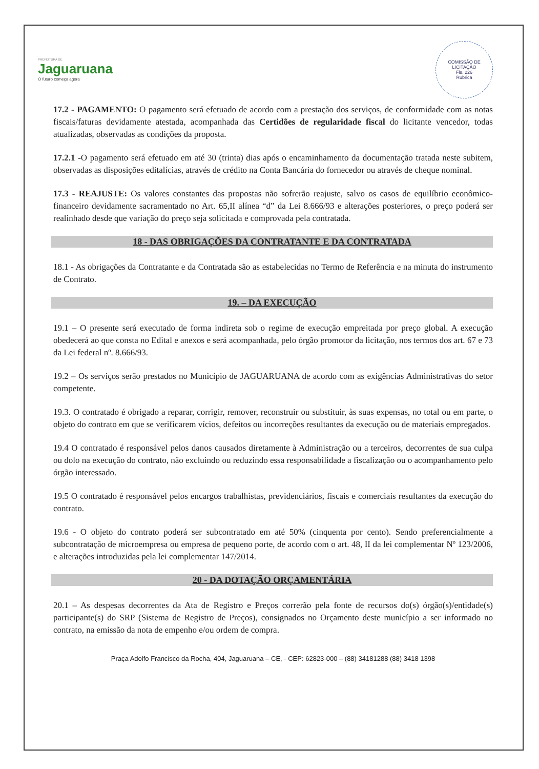PREFEITURA DE
Jaguaruana
O futuro começa agora
COMISSÃO DE LICITAÇÃO
Fls. 226
Rubrica
17.2 - PAGAMENTO: O pagamento será efetuado de acordo com a prestação dos serviços, de conformidade com as notas fiscais/faturas devidamente atestada, acompanhada das Certidões de regularidade fiscal do licitante vencedor, todas atualizadas, observadas as condições da proposta.
17.2.1 -O pagamento será efetuado em até 30 (trinta) dias após o encaminhamento da documentação tratada neste subitem, observadas as disposições editalícias, através de crédito na Conta Bancária do fornecedor ou através de cheque nominal.
17.3 - REAJUSTE: Os valores constantes das propostas não sofrerão reajuste, salvo os casos de equilíbrio econômico-financeiro devidamente sacramentado no Art. 65,II alínea “d” da Lei 8.666/93 e alterações posteriores, o preço poderá ser realinhado desde que variação do preço seja solicitada e comprovada pela contratada.
18 - DAS OBRIGAÇÕES DA CONTRATANTE E DA CONTRATADA
18.1 - As obrigações da Contratante e da Contratada são as estabelecidas no Termo de Referência e na minuta do instrumento de Contrato.
19. – DA EXECUÇÃO
19.1 – O presente será executado de forma indireta sob o regime de execução empreitada por preço global. A execução obedecerá ao que consta no Edital e anexos e será acompanhada, pelo órgão promotor da licitação, nos termos dos art. 67 e 73 da Lei federal nº. 8.666/93.
19.2 – Os serviços serão prestados no Município de JAGUARUANA de acordo com as exigências Administrativas do setor competente.
19.3. O contratado é obrigado a reparar, corrigir, remover, reconstruir ou substituir, às suas expensas, no total ou em parte, o objeto do contrato em que se verificarem vícios, defeitos ou incorreções resultantes da execução ou de materiais empregados.
19.4 O contratado é responsável pelos danos causados diretamente à Administração ou a terceiros, decorrentes de sua culpa ou dolo na execução do contrato, não excluindo ou reduzindo essa responsabilidade a fiscalização ou o acompanhamento pelo órgão interessado.
19.5 O contratado é responsável pelos encargos trabalhistas, previdenciários, fiscais e comerciais resultantes da execução do contrato.
19.6 - O objeto do contrato poderá ser subcontratado em até 50% (cinquenta por cento). Sendo preferencialmente a subcontratação de microempresa ou empresa de pequeno porte, de acordo com o art. 48, II da lei complementar Nº 123/2006, e alterações introduzidas pela lei complementar 147/2014.
20 - DA DOTAÇÃO ORÇAMENTÁRIA
20.1 – As despesas decorrentes da Ata de Registro e Preços correrão pela fonte de recursos do(s) órgão(s)/entidade(s) participante(s) do SRP (Sistema de Registro de Preços), consignados no Orçamento deste município a ser informado no contrato, na emissão da nota de empenho e/ou ordem de compra.
Praça Adolfo Francisco da Rocha, 404, Jaguaruana – CE, - CEP: 62823-000 – (88) 34181288 (88) 3418 1398